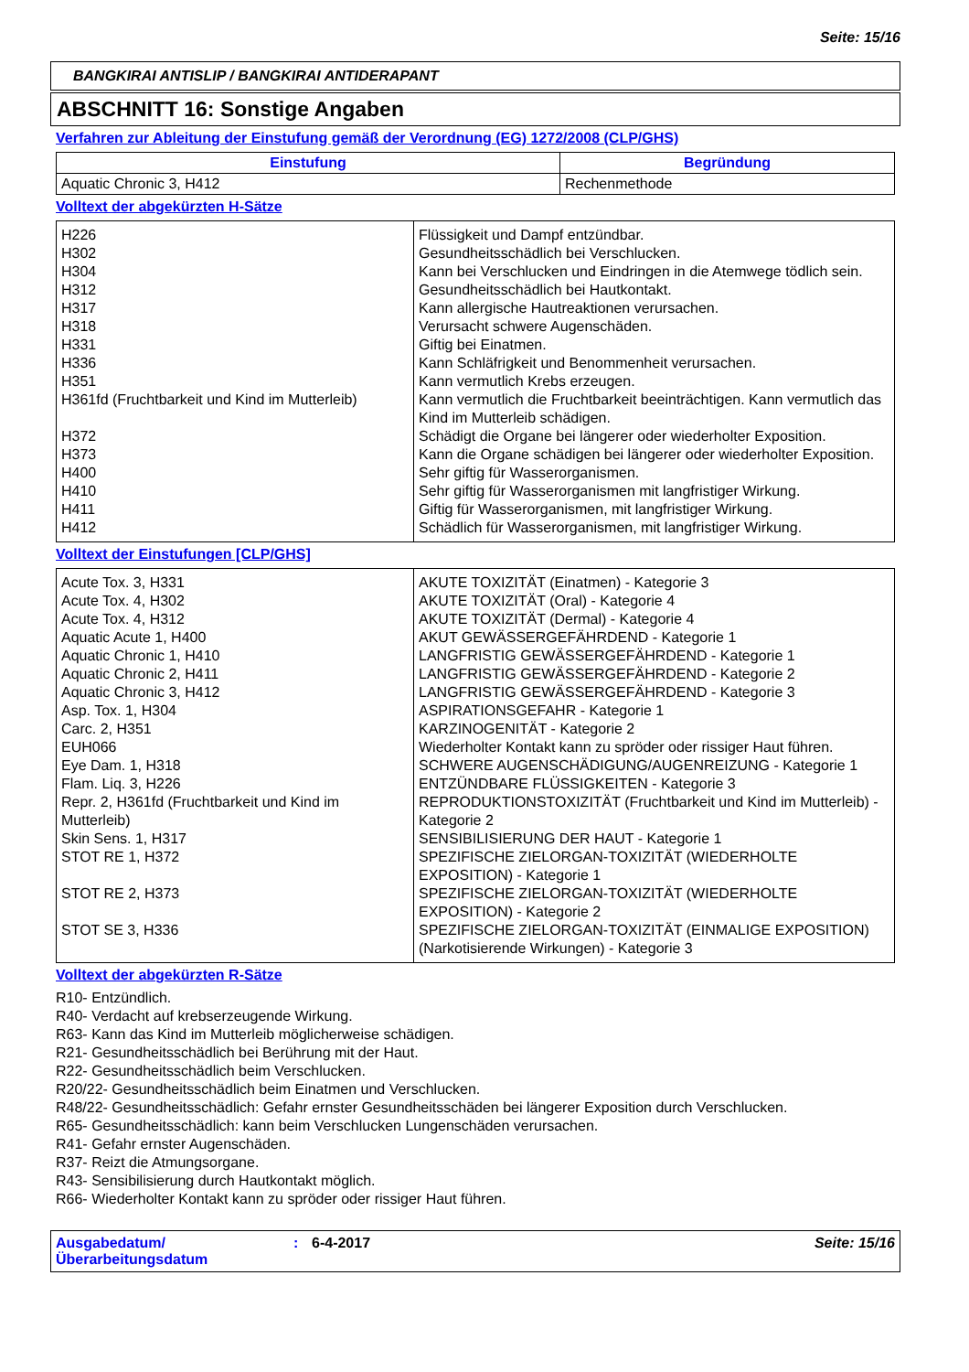Seite: 15/16
BANGKIRAI ANTISLIP / BANGKIRAI ANTIDERAPANT
ABSCHNITT 16: Sonstige Angaben
Verfahren zur Ableitung der Einstufung gemäß der Verordnung (EG) 1272/2008 (CLP/GHS)
| Einstufung | Begründung |
| --- | --- |
| Aquatic Chronic 3, H412 | Rechenmethode |
Volltext der abgekürzten H-Sätze
| H226 | Flüssigkeit und Dampf entzündbar. |
| H302 | Gesundheitsschädlich bei Verschlucken. |
| H304 | Kann bei Verschlucken und Eindringen in die Atemwege tödlich sein. |
| H312 | Gesundheitsschädlich bei Hautkontakt. |
| H317 | Kann allergische Hautreaktionen verursachen. |
| H318 | Verursacht schwere Augenschäden. |
| H331 | Giftig bei Einatmen. |
| H336 | Kann Schläfrigkeit und Benommenheit verursachen. |
| H351 | Kann vermutlich Krebs erzeugen. |
| H361fd (Fruchtbarkeit und Kind im Mutterleib) | Kann vermutlich die Fruchtbarkeit beeinträchtigen. Kann vermutlich das Kind im Mutterleib schädigen. |
| H372 | Schädigt die Organe bei längerer oder wiederholter Exposition. |
| H373 | Kann die Organe schädigen bei längerer oder wiederholter Exposition. |
| H400 | Sehr giftig für Wasserorganismen. |
| H410 | Sehr giftig für Wasserorganismen mit langfristiger Wirkung. |
| H411 | Giftig für Wasserorganismen, mit langfristiger Wirkung. |
| H412 | Schädlich für Wasserorganismen, mit langfristiger Wirkung. |
Volltext der Einstufungen [CLP/GHS]
| Acute Tox. 3, H331 | AKUTE TOXIZITÄT (Einatmen) - Kategorie 3 |
| Acute Tox. 4, H302 | AKUTE TOXIZITÄT (Oral) - Kategorie 4 |
| Acute Tox. 4, H312 | AKUTE TOXIZITÄT (Dermal) - Kategorie 4 |
| Aquatic Acute 1, H400 | AKUT GEWÄSSERGEFÄHRDEND - Kategorie 1 |
| Aquatic Chronic 1, H410 | LANGFRISTIG GEWÄSSERGEFÄHRDEND - Kategorie 1 |
| Aquatic Chronic 2, H411 | LANGFRISTIG GEWÄSSERGEFÄHRDEND - Kategorie 2 |
| Aquatic Chronic 3, H412 | LANGFRISTIG GEWÄSSERGEFÄHRDEND - Kategorie 3 |
| Asp. Tox. 1, H304 | ASPIRATIONSGEFAHR - Kategorie 1 |
| Carc. 2, H351 | KARZINOGENITÄT - Kategorie 2 |
| EUH066 | Wiederholter Kontakt kann zu spröder oder rissiger Haut führen. |
| Eye Dam. 1, H318 | SCHWERE AUGENSCHÄDIGUNG/AUGENREIZUNG - Kategorie 1 |
| Flam. Liq. 3, H226 | ENTZÜNDBARE FLÜSSIGKEITEN - Kategorie 3 |
| Repr. 2, H361fd (Fruchtbarkeit und Kind im Mutterleib) | REPRODUKTIONSTOXIZITÄT (Fruchtbarkeit und Kind im Mutterleib) - Kategorie 2 |
| Skin Sens. 1, H317 | SENSIBILISIERUNG DER HAUT - Kategorie 1 |
| STOT RE 1, H372 | SPEZIFISCHE ZIELORGAN-TOXIZITÄT (WIEDERHOLTE EXPOSITION) - Kategorie 1 |
| STOT RE 2, H373 | SPEZIFISCHE ZIELORGAN-TOXIZITÄT (WIEDERHOLTE EXPOSITION) - Kategorie 2 |
| STOT SE 3, H336 | SPEZIFISCHE ZIELORGAN-TOXIZITÄT (EINMALIGE EXPOSITION) (Narkotisierende Wirkungen) - Kategorie 3 |
Volltext der abgekürzten R-Sätze
R10- Entzündlich.
R40- Verdacht auf krebserzeugende Wirkung.
R63- Kann das Kind im Mutterleib möglicherweise schädigen.
R21- Gesundheitsschädlich bei Berührung mit der Haut.
R22- Gesundheitsschädlich beim Verschlucken.
R20/22- Gesundheitsschädlich beim Einatmen und Verschlucken.
R48/22- Gesundheitsschädlich: Gefahr ernster Gesundheitsschäden bei längerer Exposition durch Verschlucken.
R65- Gesundheitsschädlich: kann beim Verschlucken Lungenschäden verursachen.
R41- Gefahr ernster Augenschäden.
R37- Reizt die Atmungsorgane.
R43- Sensibilisierung durch Hautkontakt möglich.
R66- Wiederholter Kontakt kann zu spröder oder rissiger Haut führen.
Ausgabedatum/ Überarbeitungsdatum
: 6-4-2017 Seite: 15/16